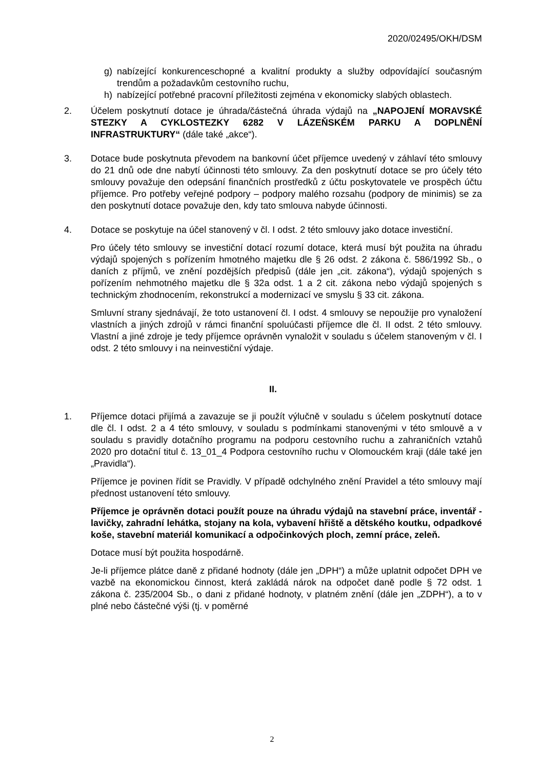2020/02495/OKH/DSM
g) nabízející konkurenceschopné a kvalitní produkty a služby odpovídající současným trendům a požadavkům cestovního ruchu,
h) nabízející potřebné pracovní příležitosti zejména v ekonomicky slabých oblastech.
2. Účelem poskytnutí dotace je úhrada/částečná úhrada výdajů na „NAPOJENÍ MORAVSKÉ STEZKY A CYKLOSTEZKY 6282 V LÁZEŇSKÉM PARKU A DOPLNĚNÍ INFRASTRUKTURY“ (dále také „akce“).
3. Dotace bude poskytnuta převodem na bankovní účet příjemce uvedený v záhlaví této smlouvy do 21 dnů ode dne nabytí účinnosti této smlouvy. Za den poskytnutí dotace se pro účely této smlouvy považuje den odepsání finančních prostředků z účtu poskytovatele ve prospěch účtu příjemce. Pro potřeby veřejné podpory – podpory malého rozsahu (podpory de minimis) se za den poskytnutí dotace považuje den, kdy tato smlouva nabyde účinnosti.
4. Dotace se poskytuje na účel stanovený v čl. I odst. 2 této smlouvy jako dotace investiční.
Pro účely této smlouvy se investiční dotací rozumí dotace, která musí být použita na úhradu výdajů spojených s pořízením hmotného majetku dle § 26 odst. 2 zákona č. 586/1992 Sb., o daních z příjmů, ve znění pozdějších předpisů (dále jen „cit. zákona“), výdajů spojených s pořízením nehmotného majetku dle § 32a odst. 1 a 2 cit. zákona nebo výdajů spojených s technickým zhodnocením, rekonstrukcí a modernizací ve smyslu § 33 cit. zákona.
Smluvní strany sjednávají, že toto ustanovení čl. I odst. 4 smlouvy se nepoužije pro vynaložení vlastních a jiných zdrojů v rámci finanční spoluúčasti příjemce dle čl. II odst. 2 této smlouvy. Vlastní a jiné zdroje je tedy příjemce oprávněn vynaložit v souladu s účelem stanoveným v čl. I odst. 2 této smlouvy i na neinvestiční výdaje.
II.
1. Příjemce dotaci přijímá a zavazuje se ji použít výlučně v souladu s účelem poskytnutí dotace dle čl. I odst. 2 a 4 této smlouvy, v souladu s podmínkami stanovenými v této smlouvě a v souladu s pravidly dotačního programu na podporu cestovního ruchu a zahraničních vztahů 2020 pro dotační titul č. 13_01_4 Podpora cestovního ruchu v Olomouckém kraji (dále také jen „Pravidla“).
Příjemce je povinen řídit se Pravidly. V případě odchylného znění Pravidel a této smlouvy mají přednost ustanovení této smlouvy.
Příjemce je oprávněn dotaci použít pouze na úhradu výdajů na stavební práce, inventář - lavičky, zahradní lehátka, stojany na kola, vybavení hřiště a dětského koutku, odpadkové koše, stavební materiál komunikací a odpočinkových ploch, zemní práce, zeleň.
Dotace musí být použita hospodárně.
Je-li příjemce plátce daně z přidané hodnoty (dále jen „DPH“) a může uplatnit odpočet DPH ve vazbě na ekonomickou činnost, která zakládá nárok na odpočet daně podle § 72 odst. 1 zákona č. 235/2004 Sb., o dani z přidané hodnoty, v platném znění (dále jen „ZDPH“), a to v plné nebo částečné výši (tj. v poměrné
2